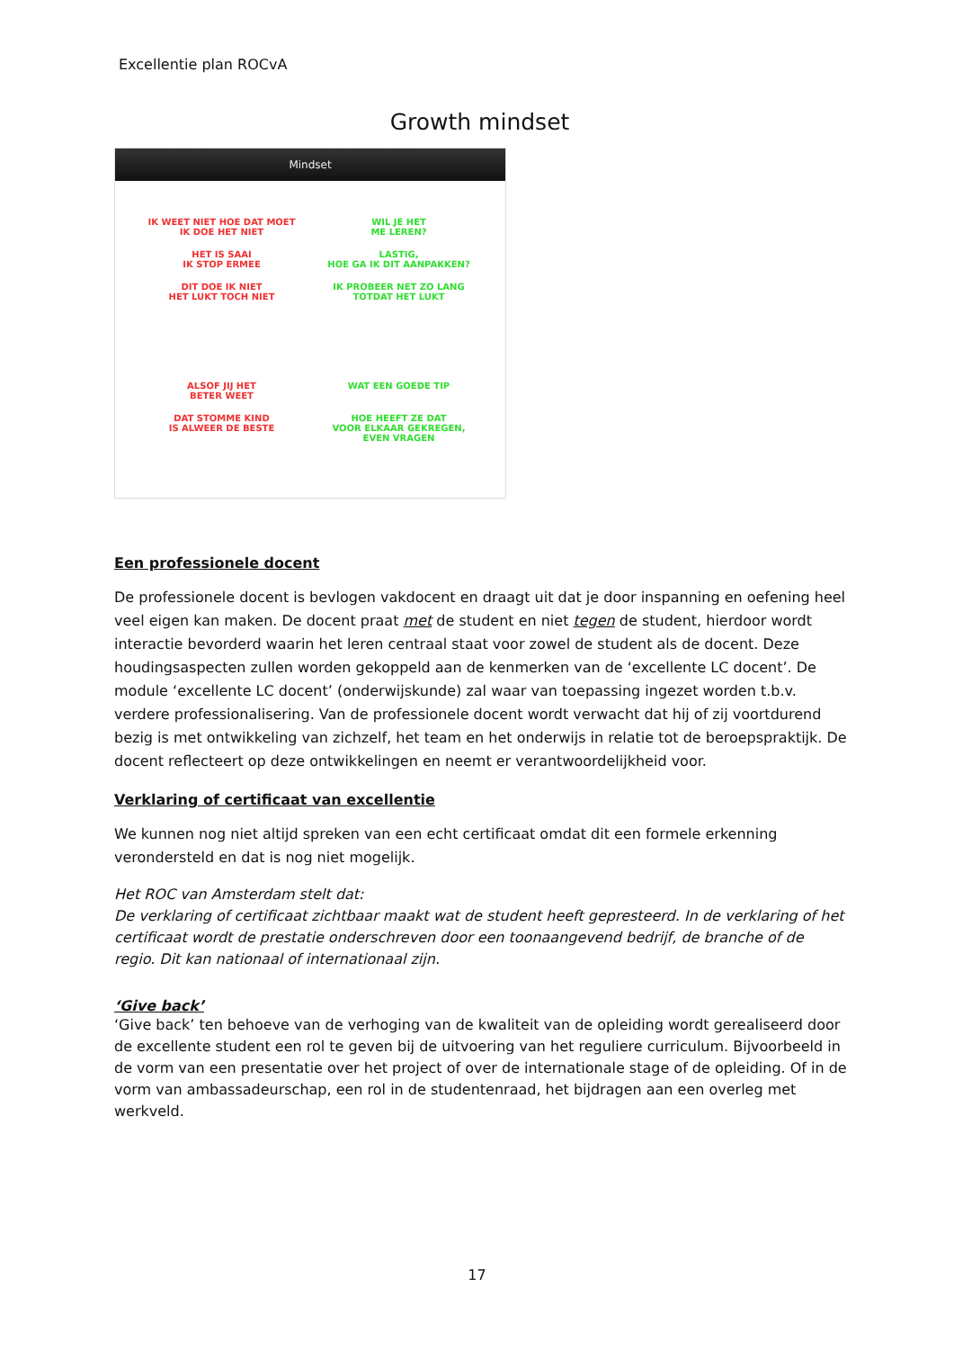Excellentie plan ROCvA
Growth mindset
Mindset
IK WEET NIET HOE DAT MOET
IK DOE HET NIET
WIL JE HET
ME LEREN?
HET IS SAAI
IK STOP ERMEE
LASTIG,
HOE GA IK DIT AANPAKKEN?
DIT DOE IK NIET
HET LUKT TOCH NIET
IK PROBEER NET ZO LANG
TOTDAT HET LUKT
ALSOF JIJ HET
BETER WEET
WAT EEN GOEDE TIP
DAT STOMME KIND
IS ALWEER DE BESTE
HOE HEEFT ZE DAT
VOOR ELKAAR GEKREGEN,
EVEN VRAGEN
Een professionele docent
De professionele docent is bevlogen vakdocent en draagt uit dat je door inspanning en oefening heel veel eigen kan maken. De docent praat met de student en niet tegen de student, hierdoor wordt interactie bevorderd waarin het leren centraal staat voor zowel de student als de docent. Deze houdingsaspecten zullen worden gekoppeld aan de kenmerken van de ‘excellente LC docent’. De module ‘excellente LC docent’ (onderwijskunde) zal waar van toepassing ingezet worden t.b.v. verdere professionalisering. Van de professionele docent wordt verwacht dat hij of zij voortdurend bezig is met ontwikkeling van zichzelf, het team en het onderwijs in relatie tot de beroepspraktijk. De docent reflecteert op deze ontwikkelingen en neemt er verantwoordelijkheid voor.
Verklaring of certificaat van excellentie
We kunnen nog niet altijd spreken van een echt certificaat omdat dit een formele erkenning verondersteld en dat is nog niet mogelijk.
Het ROC van Amsterdam stelt dat:
De verklaring of certificaat zichtbaar maakt wat de student heeft gepresteerd. In de verklaring of het certificaat wordt de prestatie onderschreven door een toonaangevend bedrijf, de branche of de regio. Dit kan nationaal of internationaal zijn.
‘Give back’
‘Give back’ ten behoeve van de verhoging van de kwaliteit van de opleiding wordt gerealiseerd door de excellente student een rol te geven bij de uitvoering van het reguliere curriculum. Bijvoorbeeld in de vorm van een presentatie over het project of over de internationale stage of de opleiding. Of in de vorm van ambassadeurschap, een rol in de studentenraad, het bijdragen aan een overleg met werkveld.
17